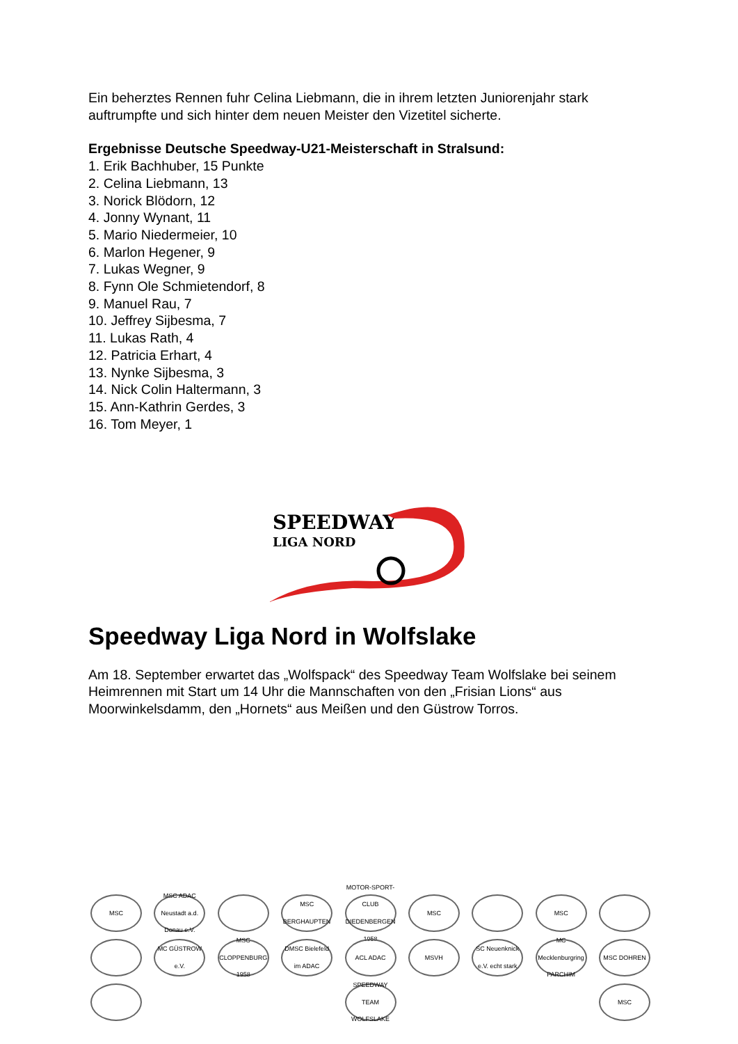Ein beherztes Rennen fuhr Celina Liebmann, die in ihrem letzten Juniorenjahr stark auftrumpfte und sich hinter dem neuen Meister den Vizetitel sicherte.
Ergebnisse Deutsche Speedway-U21-Meisterschaft in Stralsund:
1. Erik Bachhuber, 15 Punkte
2. Celina Liebmann, 13
3. Norick Blödorn, 12
4. Jonny Wynant, 11
5. Mario Niedermeier, 10
6. Marlon Hegener, 9
7. Lukas Wegner, 9
8. Fynn Ole Schmietendorf, 8
9. Manuel Rau, 7
10. Jeffrey Sijbesma, 7
11. Lukas Rath, 4
12. Patricia Erhart, 4
13. Nynke Sijbesma, 3
14. Nick Colin Haltermann, 3
15. Ann-Kathrin Gerdes, 3
16. Tom Meyer, 1
SPEEDWAY
LIGA NORD
Speedway Liga Nord in Wolfslake
Am 18. September erwartet das „Wolfspack“ des Speedway Team Wolfslake bei seinem Heimrennen mit Start um 14 Uhr die Mannschaften von den „Frisian Lions“ aus Moorwinkelsdamm, den „Hornets“ aus Meißen und den Güstrow Torros.
MSC
MSC ADAC Neustadt a.d. Donau e.V.
MSC BERGHAUPTEN
MOTOR-SPORT-CLUB DIEDENBERGEN 1958
MSC
MSC
MC GÜSTROW e.V.
MSC CLOPPENBURG 1958
DMSC Bielefeld im ADAC
ACL ADAC
MSVH
SC Neuenknick e.V. echt stark
MC Mecklenburgring PARCHIM
MSC DOHREN
SPEEDWAY TEAM WOLFSLAKE
MSC